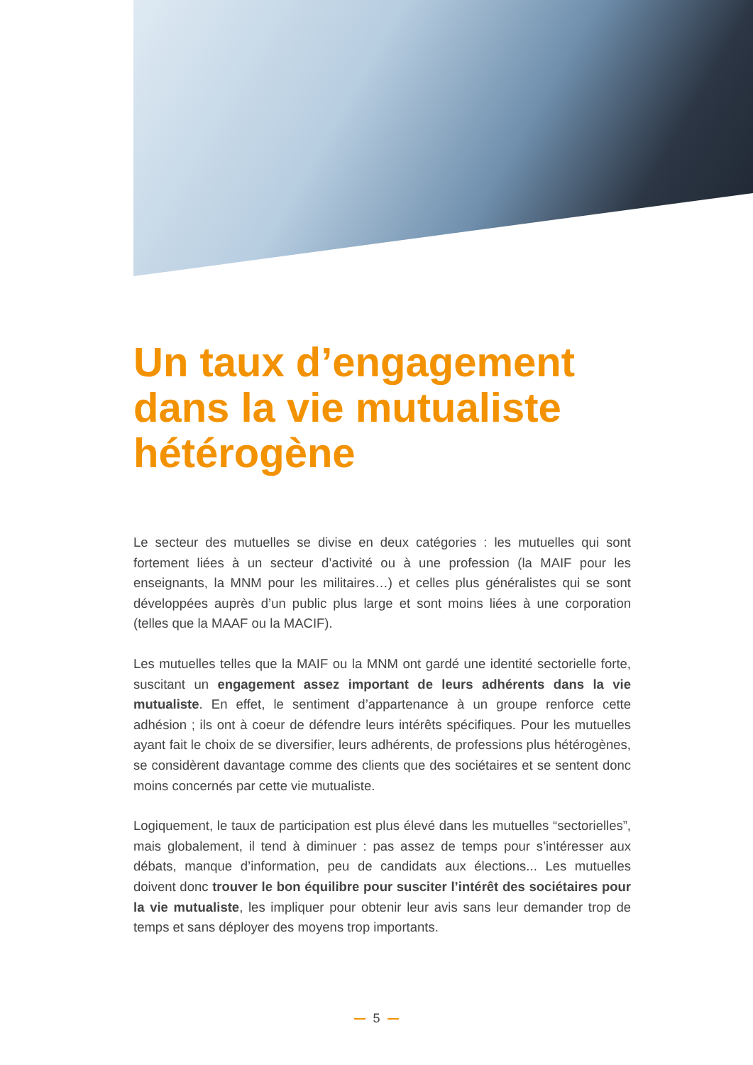Un taux d’engagement dans la vie mutualiste hétérogène
Le secteur des mutuelles se divise en deux catégories : les mutuelles qui sont fortement liées à un secteur d’activité ou à une profession (la MAIF pour les enseignants, la MNM pour les militaires…) et celles plus généralistes qui se sont développées auprès d’un public plus large et sont moins liées à une corporation (telles que la MAAF ou la MACIF).
Les mutuelles telles que la MAIF ou la MNM ont gardé une identité sectorielle forte, suscitant un engagement assez important de leurs adhérents dans la vie mutualiste. En effet, le sentiment d’appartenance à un groupe renforce cette adhésion ; ils ont à coeur de défendre leurs intérêts spécifiques. Pour les mutuelles ayant fait le choix de se diversifier, leurs adhérents, de professions plus hétérogènes, se considèrent davantage comme des clients que des sociétaires et se sentent donc moins concernés par cette vie mutualiste.
Logiquement, le taux de participation est plus élevé dans les mutuelles “sectorielles”, mais globalement, il tend à diminuer : pas assez de temps pour s’intéresser aux débats, manque d’information, peu de candidats aux élections... Les mutuelles doivent donc trouver le bon équilibre pour susciter l’intérêt des sociétaires pour la vie mutualiste, les impliquer pour obtenir leur avis sans leur demander trop de temps et sans déployer des moyens trop importants.
5